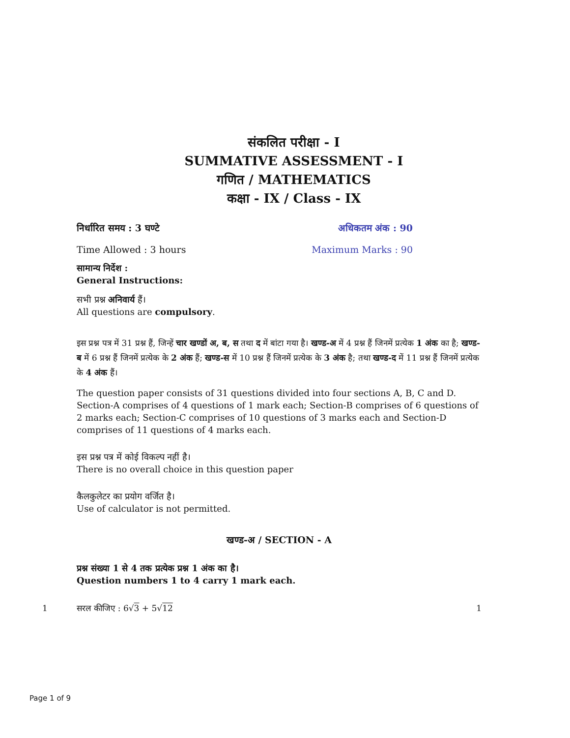संकलित परीक्षा - I
SUMMATIVE ASSESSMENT - I
गणित / MATHEMATICS
कक्षा - IX / Class - IX
निर्धारित समय : 3 घण्टे अधिकतम अंक : 90
Time Allowed : 3 hours Maximum Marks : 90
सामान्य निर्देश :
General Instructions:
सभी प्रश्न अनिवार्य हैं।
All questions are compulsory.
इस प्रश्न पत्र में 31 प्रश्न हैं, जिन्हें चार खण्डों अ, ब, स तथा द में बांटा गया है। खण्ड-अ में 4 प्रश्न हैं जिनमें प्रत्येक 1 अंक का है; खण्ड-ब में 6 प्रश्न हैं जिनमें प्रत्येक के 2 अंक हैं; खण्ड-स में 10 प्रश्न हैं जिनमें प्रत्येक के 3 अंक है; तथा खण्ड-द में 11 प्रश्न हैं जिनमें प्रत्येक के 4 अंक हैं।
The question paper consists of 31 questions divided into four sections A, B, C and D. Section-A comprises of 4 questions of 1 mark each; Section-B comprises of 6 questions of 2 marks each; Section-C comprises of 10 questions of 3 marks each and Section-D comprises of 11 questions of 4 marks each.
इस प्रश्न पत्र में कोई विकल्प नहीं है।
There is no overall choice in this question paper
कैलकुलेटर का प्रयोग वर्जित है।
Use of calculator is not permitted.
खण्ड-अ / SECTION - A
प्रश्न संख्या 1 से 4 तक प्रत्येक प्रश्न 1 अंक का है।
Question numbers 1 to 4 carry 1 mark each.
1 सरल कीजिए : 6√3 + 5√12 1
Page 1 of 9